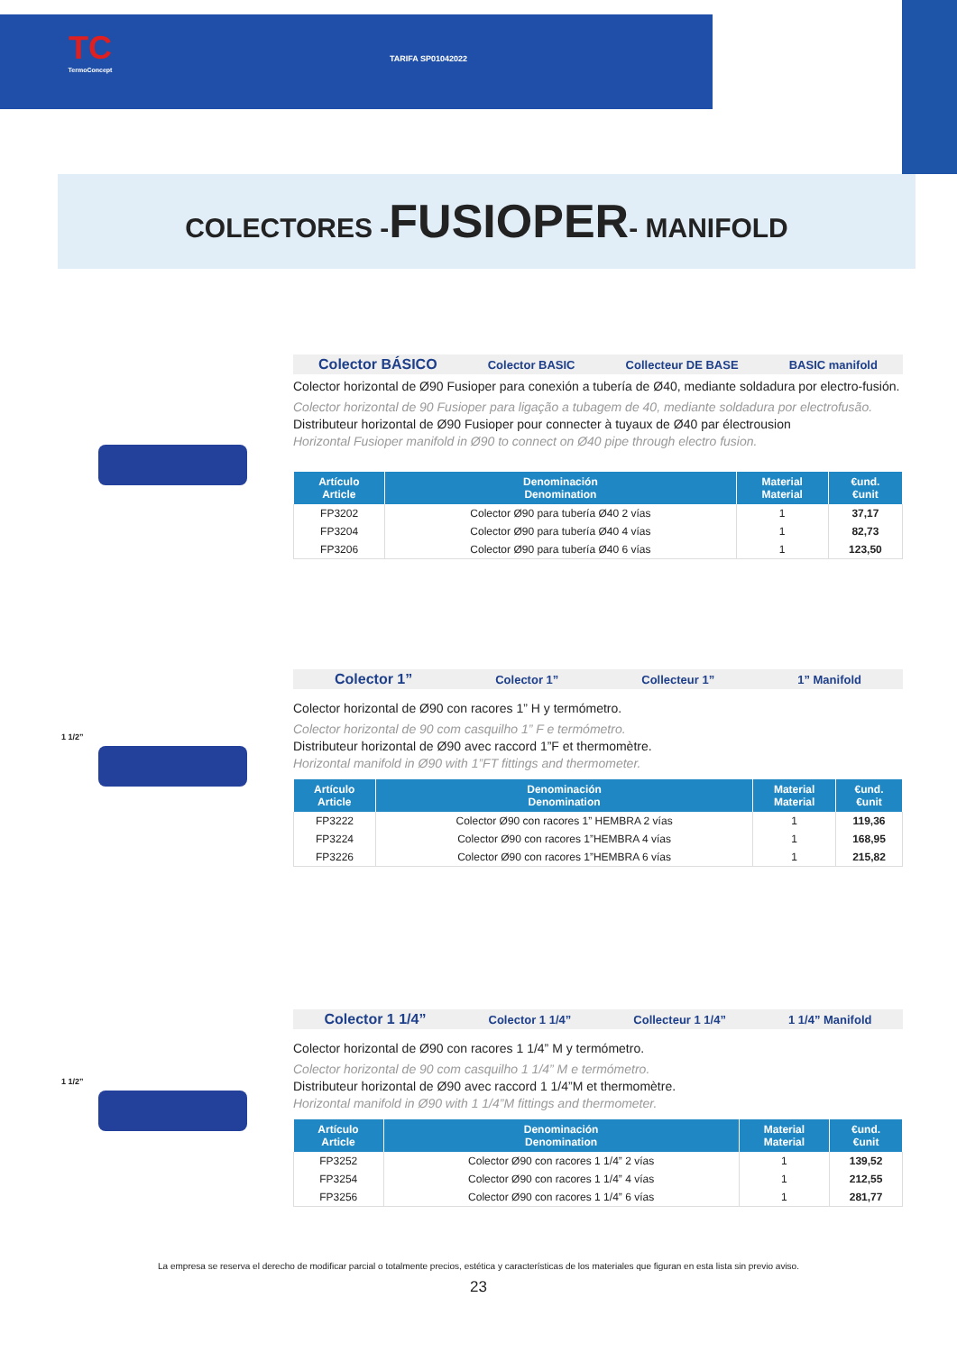TC
TermoConcept
TARIFA SP01042022
COLECTORES -FUSIOPER- MANIFOLD
Colector BÁSICO Colector BASIC Collecteur DE BASE BASIC manifold
Colector horizontal de Ø90 Fusioper para conexión a tubería de Ø40, mediante soldadura por electro-fusión.
Colector horizontal de 90 Fusioper para ligação a tubagem de 40, mediante soldadura por electrofusão.
Distributeur horizontal de Ø90 Fusioper pour connecter à tuyaux de Ø40 par électrousion
Horizontal Fusioper manifold in Ø90 to connect on Ø40 pipe through electro fusion.
| Artículo Article | Denominación Denomination | Material Material | €und. €unit |
| --- | --- | --- | --- |
| FP3202 | Colector Ø90 para tubería Ø40 2 vías | 1 | 37,17 |
| FP3204 | Colector Ø90 para tubería Ø40 4 vías | 1 | 82,73 |
| FP3206 | Colector Ø90 para tubería Ø40 6 vías | 1 | 123,50 |
1 1/2”
Colector 1” Colector 1” Collecteur 1” 1” Manifold
Colector horizontal de Ø90 con racores 1” H y termómetro.
Colector horizontal de 90 com casquilho 1” F e termómetro.
Distributeur horizontal de Ø90 avec raccord 1”F et thermomètre.
Horizontal manifold in Ø90 with 1”FT fittings and thermometer.
| Artículo Article | Denominación Denomination | Material Material | €und. €unit |
| --- | --- | --- | --- |
| FP3222 | Colector Ø90 con racores 1” HEMBRA 2 vías | 1 | 119,36 |
| FP3224 | Colector Ø90 con racores 1”HEMBRA 4 vías | 1 | 168,95 |
| FP3226 | Colector Ø90 con racores 1”HEMBRA 6 vías | 1 | 215,82 |
1 1/2”
Colector 1 1/4” Colector 1 1/4” Collecteur 1 1/4” 1 1/4” Manifold
Colector horizontal de Ø90 con racores 1 1/4” M y termómetro.
Colector horizontal de 90 com casquilho 1 1/4” M e termómetro.
Distributeur horizontal de Ø90 avec raccord 1 1/4”M et thermomètre.
Horizontal manifold in Ø90 with 1 1/4”M fittings and thermometer.
| Artículo Article | Denominación Denomination | Material Material | €und. €unit |
| --- | --- | --- | --- |
| FP3252 | Colector Ø90 con racores 1 1/4” 2 vías | 1 | 139,52 |
| FP3254 | Colector Ø90 con racores 1 1/4” 4 vías | 1 | 212,55 |
| FP3256 | Colector Ø90 con racores 1 1/4” 6 vías | 1 | 281,77 |
La empresa se reserva el derecho de modificar parcial o totalmente precios, estética y características de los materiales que figuran en esta lista sin previo aviso.
23